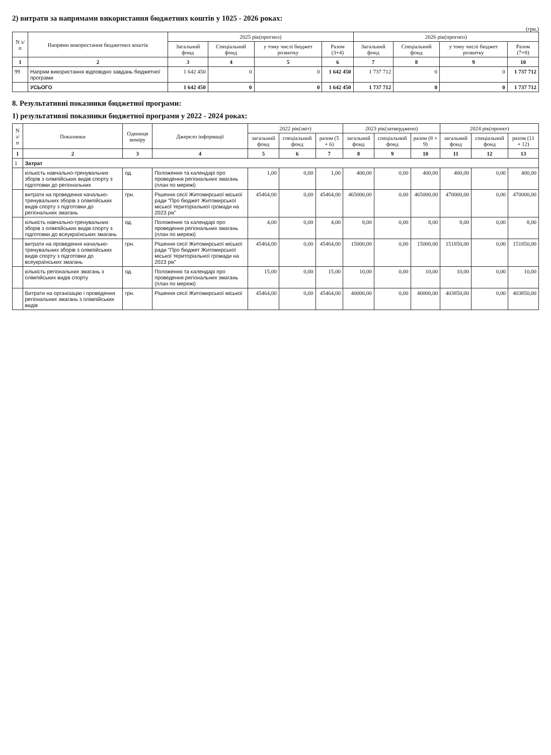2) витрати за напрямами використання бюджетних коштів у 1025 - 2026 роках:
(грн.)
| N з/п | Напрями використання бюджетних коштів | 2025 рік(прогноз) | | | | 2026 рік(прогноз) | | | |
| --- | --- | --- | --- | --- | --- | --- | --- | --- | --- |
| | | Загальний фонд | Спеціальний фонд | у тому числі бюджет розвитку | Разом (3+4) | Загальний фонд | Спеціальний фонд | у тому числі бюджет розвитку | Разом (7+8) |
| 1 | 2 | 3 | 4 | 5 | 6 | 7 | 8 | 9 | 10 |
| 99 | Напрям використання відповідно завдань бюджетної програми | 1 642 450 | 0 | 0 | 1 642 450 | 1 737 712 | 0 | 0 | 1 737 712 |
| | УСЬОГО | 1 642 450 | 0 | 0 | 1 642 450 | 1 737 712 | 0 | 0 | 1 737 712 |
8. Результативні показники бюджетної програми:
1) результативні показники бюджетної програми у 2022 - 2024 роках:
| N з/п | Показники | Одиниця виміру | Джерело інформації | 2022 рік(звіт) | | | 2023 рік(затверджено) | | | 2024 рік(проект) | | |
| --- | --- | --- | --- | --- | --- | --- | --- | --- | --- | --- | --- | --- |
| | | | | загальний фонд | спеціальний фонд | разом (5 + 6) | загальний фонд | спеціальний фонд | разом (8 + 9) | загальний фонд | спеціальний фонд | разом (11 + 12) |
| 1 | 2 | 3 | 4 | 5 | 6 | 7 | 8 | 9 | 10 | 11 | 12 | 13 |
| 1 | Затрат | | | | | | | | | | | |
| | кількість навчально-тренувальних зборів з олімпійських видів спорту з підготовки до регіональних | од. | Положення та календарі про проведення регіональних змагань (план по мережі) | 1,00 | 0,00 | 1,00 | 400,00 | 0,00 | 400,00 | 400,00 | 0,00 | 400,00 |
| | витрати на проведення начально-тренувальних зборів з олімпійських видів спорту з підготовки до регіональних змагань | грн. | Рішення сесії Житомирської міської ради "Про бюджет Житомирської міської територіальної громади на 2023 рік" | 45464,00 | 0,00 | 45464,00 | 465000,00 | 0,00 | 465000,00 | 470000,00 | 0,00 | 470000,00 |
| | кількість навчально-тренувальних зборів з олімпійських видів спорту з підготовки до всеукраїнських змагань | од. | Положення та календарі про проведення регіональних змагань (план по мережі) | 4,00 | 0,00 | 4,00 | 8,00 | 0,00 | 8,00 | 8,00 | 0,00 | 8,00 |
| | витрати на проведення начально-тренувальних зборів з олімпійських видів спорту з підготовки до всеукраїнських змагань | грн. | Рішення сесії Житомирської міської ради "Про бюджет Житомирської міської територіальної громади на 2023 рік" | 45464,00 | 0,00 | 45464,00 | 15000,00 | 0,00 | 15000,00 | 151850,00 | 0,00 | 151850,00 |
| | кількість регіональних змагань з олімпійських видів спорту | од. | Положення та календарі про проведення регіональних змагань (план по мережі) | 15,00 | 0,00 | 15,00 | 10,00 | 0,00 | 10,00 | 10,00 | 0,00 | 10,00 |
| | Витрати на організацію і проведення регіональних змагань з олімпійських видів | грн. | Рішення сесії Житомирської міської | 45464,00 | 0,00 | 45464,00 | 40000,00 | 0,00 | 40000,00 | 403850,00 | 0,00 | 403850,00 |